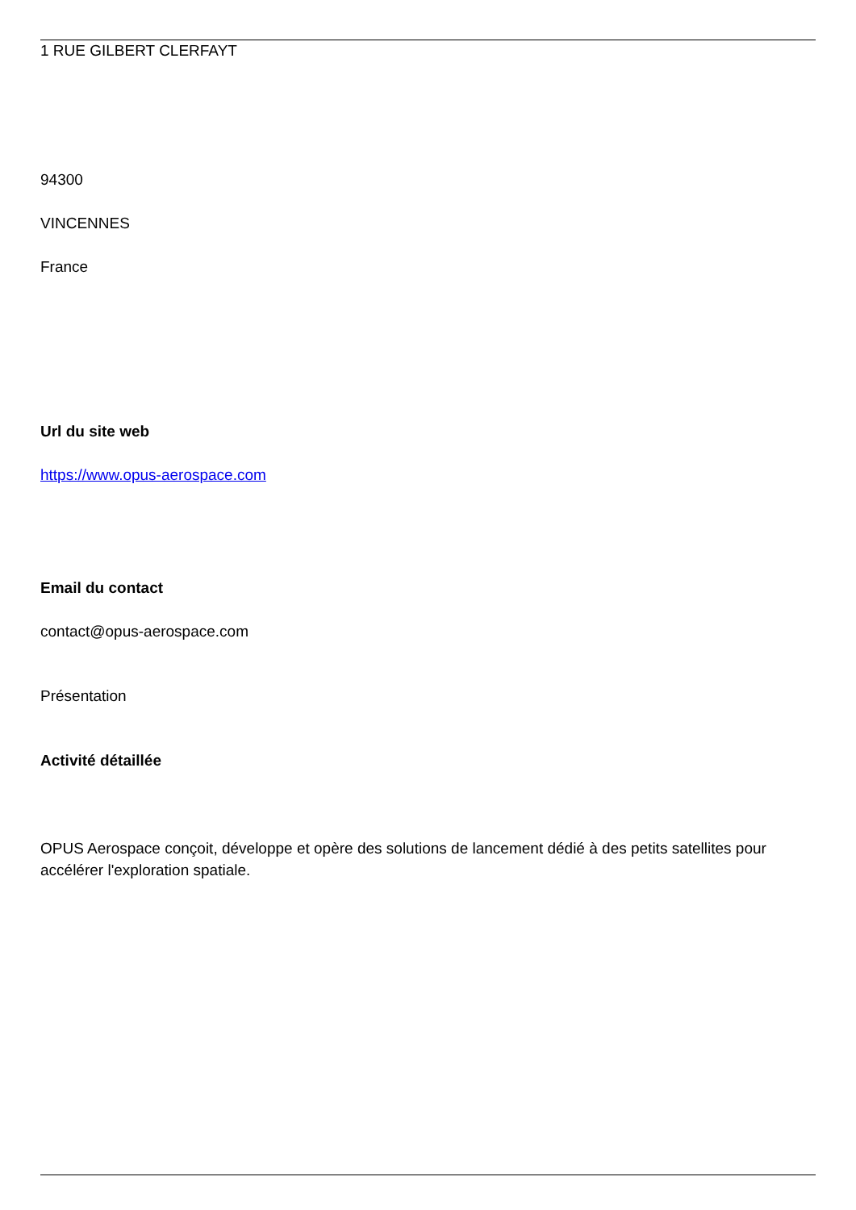1 RUE GILBERT CLERFAYT
94300
VINCENNES
France
Url du site web
https://www.opus-aerospace.com
Email du contact
contact@opus-aerospace.com
Présentation
Activité détaillée
OPUS Aerospace conçoit, développe et opère des solutions de lancement dédié à des petits satellites pour accélérer l'exploration spatiale.